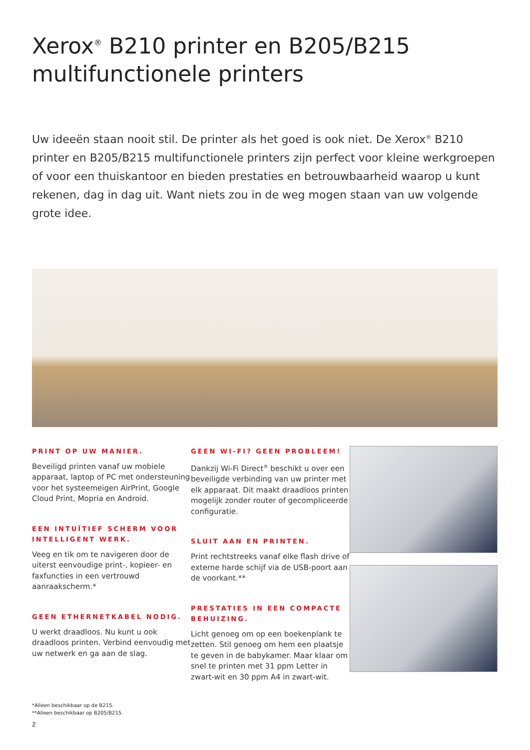Xerox<sup>®</sup> B210 printer en B205/B215 multifunctionele printers
Uw ideeën staan nooit stil. De printer als het goed is ook niet. De Xerox<sup>®</sup> B210 printer en B205/B215 multifunctionele printers zijn perfect voor kleine werkgroepen of voor een thuiskantoor en bieden prestaties en betrouwbaarheid waarop u kunt rekenen, dag in dag uit. Want niets zou in de weg mogen staan van uw volgende grote idee.
PRINT OP UW MANIER.
Beveiligd printen vanaf uw mobiele apparaat, laptop of PC met ondersteuning voor het systeemeigen AirPrint, Google Cloud Print, Mopria en Android.
EEN INTUÏTIEF SCHERM VOOR INTELLIGENT WERK.
Veeg en tik om te navigeren door de uiterst eenvoudige print-, kopieer- en faxfuncties in een vertrouwd aanraakscherm.*
GEEN ETHERNETKABEL NODIG.
U werkt draadloos. Nu kunt u ook draadloos printen. Verbind eenvoudig met uw netwerk en ga aan de slag.
GEEN WI-FI? GEEN PROBLEEM!
Dankzij Wi-Fi Direct<sup>®</sup> beschikt u over een beveiligde verbinding van uw printer met elk apparaat. Dit maakt draadloos printen mogelijk zonder router of gecompliceerde configuratie.
SLUIT AAN EN PRINTEN.
Print rechtstreeks vanaf elke flash drive of externe harde schijf via de USB-poort aan de voorkant.**
PRESTATIES IN EEN COMPACTE BEHUIZING.
Licht genoeg om op een boekenplank te zetten. Stil genoeg om hem een plaatsje te geven in de babykamer. Maar klaar om snel te printen met 31 ppm Letter in zwart-wit en 30 ppm A4 in zwart-wit.
*Alleen beschikbaar op de B215.
**Alleen beschikbaar op B205/B215.
2